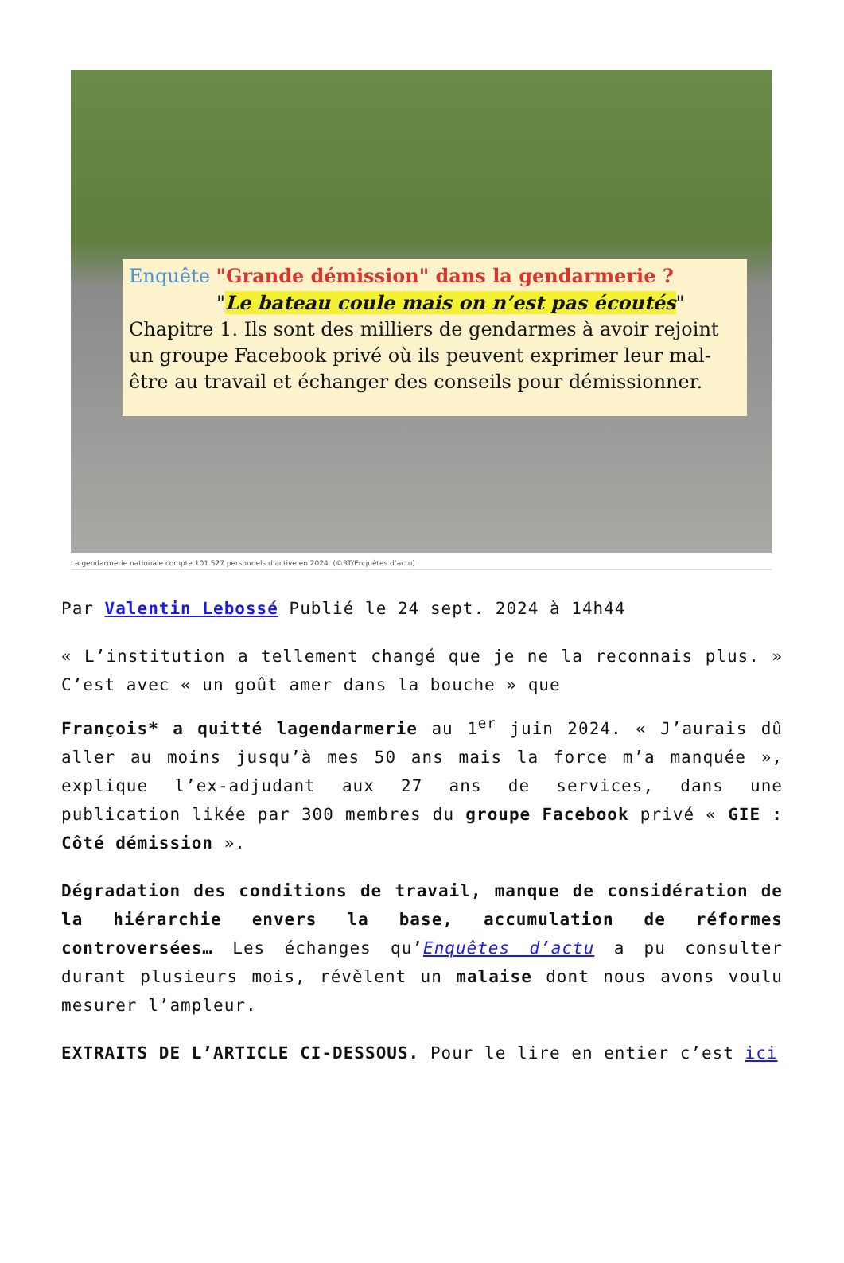Enquête "Grande démission" dans la gendarmerie ?
"Le bateau coule mais on n’est pas écoutés"
Chapitre 1. Ils sont des milliers de gendarmes à avoir rejoint un groupe Facebook privé où ils peuvent exprimer leur mal-être au travail et échanger des conseils pour démissionner.
La gendarmerie nationale compte 101 527 personnels d’active en 2024. (©RT/Enquêtes d’actu)
Par Valentin Lebossé Publié le 24 sept. 2024 à 14h44
« L’institution a tellement changé que je ne la reconnais plus. » C’est avec « un goût amer dans la bouche » que
François* a quitté lagendarmerie au 1<sup>er</sup> juin 2024. « J’aurais dû aller au moins jusqu’à mes 50 ans mais la force m’a manquée », explique l’ex-adjudant aux 27 ans de services, dans une publication likée par 300 membres du groupe Facebook privé « GIE : Côté démission ».
Dégradation des conditions de travail, manque de considération de la hiérarchie envers la base, accumulation de réformes controversées… Les échanges qu’Enquêtes d’actu a pu consulter durant plusieurs mois, révèlent un malaise dont nous avons voulu mesurer l’ampleur.
EXTRAITS DE L’ARTICLE CI-DESSOUS. Pour le lire en entier c’est ici